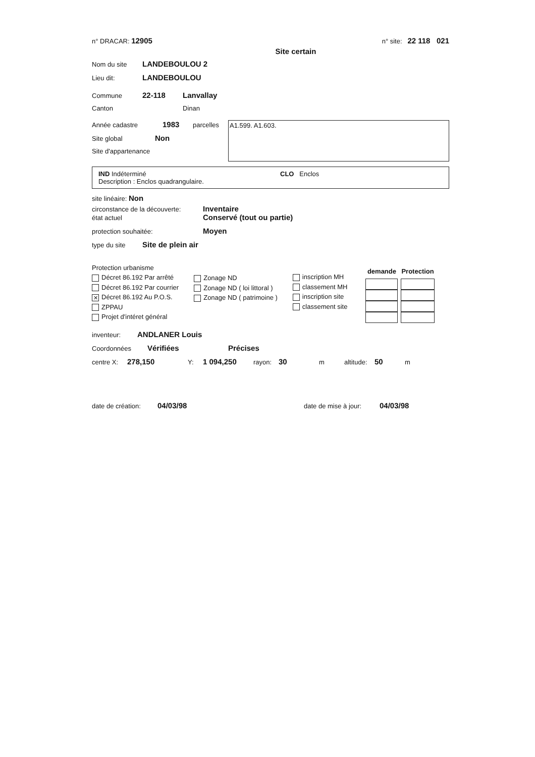n° DRACAR: 12905 n° site: 22 118 021
Site certain
Nom du site LANDEBOULOU 2
Lieu dit: LANDEBOULOU
Commune 22-118 Lanvallay
Canton Dinan
Année cadastre 1983 parcelles
Site global Non
Site d'appartenance
A1.599. A1.603.
IND Indéterminé CLO Enclos
Description : Enclos quadrangulaire.
site linéaire: Non
circonstance de la découverte: Inventaire
état actuel Conservé (tout ou partie)
protection souhaitée: Moyen
type du site Site de plein air
Protection urbanisme
Décret 86.192 Par arrêté
Décret 86.192 Par courrier
✕ Décret 86.192 Au P.O.S.
ZPPAU
Projet d'intéret général
Zonage ND
Zonage ND ( loi littoral )
Zonage ND ( patrimoine )
inscription MH
classement MH
inscription site
classement site
| demande | Protection |
| --- | --- |
inventeur: ANDLANER Louis
Coordonnées Vérifiées Précises
centre X: 278,150 Y: 1 094,250 rayon: 30 m altitude: 50 m
date de création: 04/03/98 date de mise à jour: 04/03/98